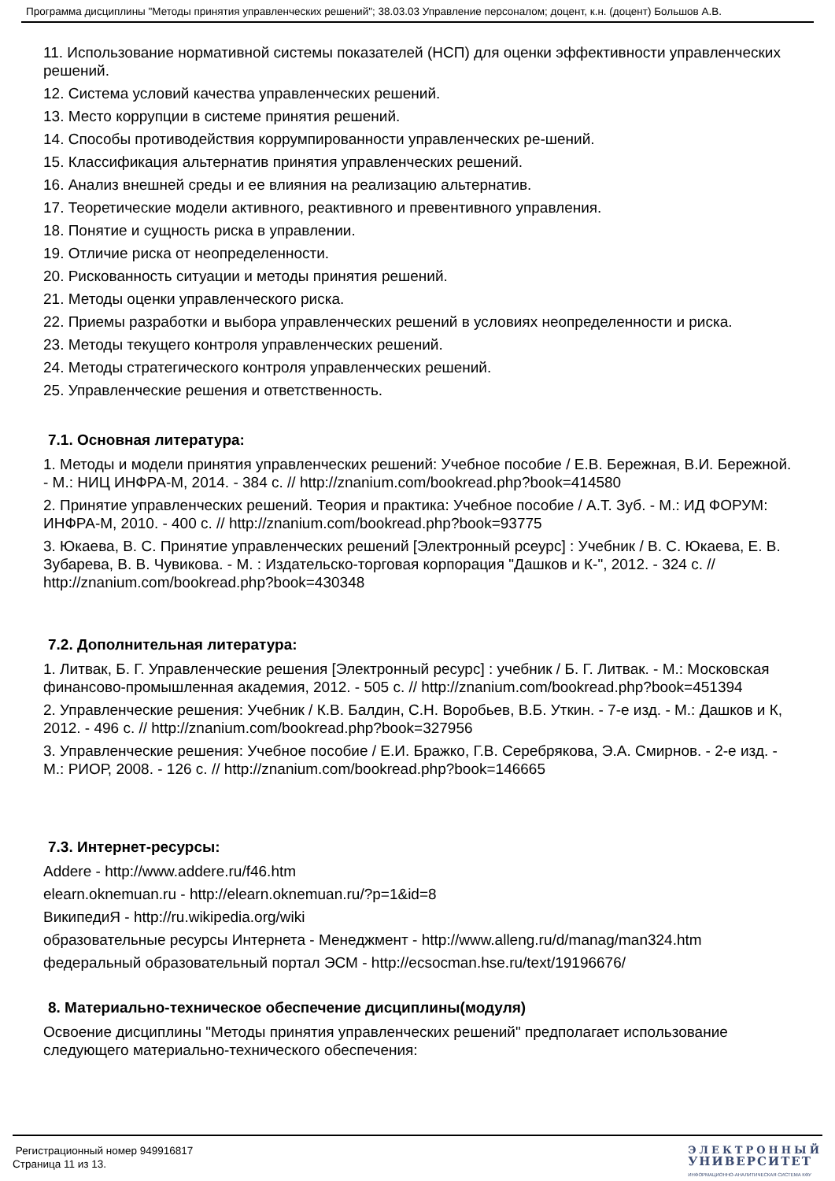Программа дисциплины "Методы принятия управленческих решений"; 38.03.03 Управление персоналом; доцент, к.н. (доцент) Большов А.В.
11. Использование нормативной системы показателей (НСП) для оценки эффективности управленческих решений.
12. Система условий качества управленческих решений.
13. Место коррупции в системе принятия решений.
14. Способы противодействия коррумпированности управленческих ре-шений.
15. Классификация альтернатив принятия управленческих решений.
16. Анализ внешней среды и ее влияния на реализацию альтернатив.
17. Теоретические модели активного, реактивного и превентивного управления.
18. Понятие и сущность риска в управлении.
19. Отличие риска от неопределенности.
20. Рискованность ситуации и методы принятия решений.
21. Методы оценки управленческого риска.
22. Приемы разработки и выбора управленческих решений в условиях неопределенности и риска.
23. Методы текущего контроля управленческих решений.
24. Методы стратегического контроля управленческих решений.
25. Управленческие решения и ответственность.
7.1. Основная литература:
1. Методы и модели принятия управленческих решений: Учебное пособие / Е.В. Бережная, В.И. Бережной. - М.: НИЦ ИНФРА-М, 2014. - 384 с. // http://znanium.com/bookread.php?book=414580
2. Принятие управленческих решений. Теория и практика: Учебное пособие / А.Т. Зуб. - М.: ИД ФОРУМ: ИНФРА-М, 2010. - 400 с. // http://znanium.com/bookread.php?book=93775
3. Юкаева, В. С. Принятие управленческих решений [Электронный рсеурс] : Учебник / В. С. Юкаева, Е. В. Зубарева, В. В. Чувикова. - М. : Издательско-торговая корпорация "Дашков и К-", 2012. - 324 с. // http://znanium.com/bookread.php?book=430348
7.2. Дополнительная литература:
1. Литвак, Б. Г. Управленческие решения [Электронный ресурс] : учебник / Б. Г. Литвак. - М.: Московская финансово-промышленная академия, 2012. - 505 с. // http://znanium.com/bookread.php?book=451394
2. Управленческие решения: Учебник / К.В. Балдин, С.Н. Воробьев, В.Б. Уткин. - 7-е изд. - М.: Дашков и К, 2012. - 496 с. // http://znanium.com/bookread.php?book=327956
3. Управленческие решения: Учебное пособие / Е.И. Бражко, Г.В. Серебрякова, Э.А. Смирнов. - 2-е изд. - М.: РИОР, 2008. - 126 с. // http://znanium.com/bookread.php?book=146665
7.3. Интернет-ресурсы:
Addere - http://www.addere.ru/f46.htm
elearn.oknemuan.ru - http://elearn.oknemuan.ru/?p=1&id=8
ВикипедиЯ - http://ru.wikipedia.org/wiki
образовательные ресурсы Интернета - Менеджмент - http://www.alleng.ru/d/manag/man324.htm
федеральный образовательный портал ЭСМ - http://ecsocman.hse.ru/text/19196676/
8. Материально-техническое обеспечение дисциплины(модуля)
Освоение дисциплины "Методы принятия управленческих решений" предполагает использование следующего материально-технического обеспечения:
Регистрационный номер 949916817
Страница 11 из 13.
ЭЛЕКТРОННЫЙ
УНИВЕРСИТЕТ
ИНФОРМАЦИОННО-АНАЛИТИЧЕСКАЯ СИСТЕМА КФУ